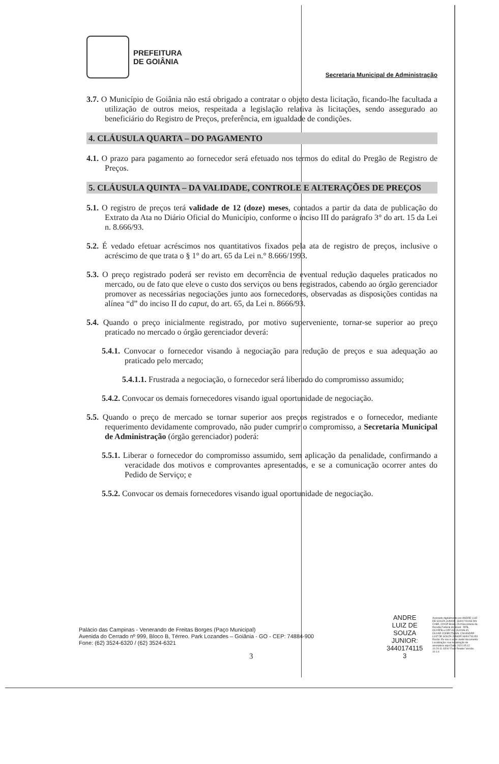PREFEITURA
DE GOIÂNIA
Secretaria Municipal de Administração
3.7. O Município de Goiânia não está obrigado a contratar o objeto desta licitação, ficando-lhe facultada a utilização de outros meios, respeitada a legislação relativa às licitações, sendo assegurado ao beneficiário do Registro de Preços, preferência, em igualdade de condições.
4. CLÁUSULA QUARTA – DO PAGAMENTO
4.1. O prazo para pagamento ao fornecedor será efetuado nos termos do edital do Pregão de Registro de Preços.
5. CLÁUSULA QUINTA – DA VALIDADE, CONTROLE E ALTERAÇÕES DE PREÇOS
5.1. O registro de preços terá validade de 12 (doze) meses, contados a partir da data de publicação do Extrato da Ata no Diário Oficial do Município, conforme o inciso III do parágrafo 3° do art. 15 da Lei n. 8.666/93.
5.2. É vedado efetuar acréscimos nos quantitativos fixados pela ata de registro de preços, inclusive o acréscimo de que trata o § 1° do art. 65 da Lei n.° 8.666/1993.
5.3. O preço registrado poderá ser revisto em decorrência de eventual redução daqueles praticados no mercado, ou de fato que eleve o custo dos serviços ou bens registrados, cabendo ao órgão gerenciador promover as necessárias negociações junto aos fornecedores, observadas as disposições contidas na alínea “d” do inciso II do caput, do art. 65, da Lei n. 8666/93.
5.4. Quando o preço inicialmente registrado, por motivo superveniente, tornar-se superior ao preço praticado no mercado o órgão gerenciador deverá:
5.4.1. Convocar o fornecedor visando à negociação para redução de preços e sua adequação ao praticado pelo mercado;
5.4.1.1. Frustrada a negociação, o fornecedor será liberado do compromisso assumido;
5.4.2. Convocar os demais fornecedores visando igual oportunidade de negociação.
5.5. Quando o preço de mercado se tornar superior aos preços registrados e o fornecedor, mediante requerimento devidamente comprovado, não puder cumprir o compromisso, a Secretaria Municipal de Administração (órgão gerenciador) poderá:
5.5.1. Liberar o fornecedor do compromisso assumido, sem aplicação da penalidade, confirmando a veracidade dos motivos e comprovantes apresentados, e se a comunicação ocorrer antes do Pedido de Serviço; e
5.5.2. Convocar os demais fornecedores visando igual oportunidade de negociação.
Palácio das Campinas - Venerando de Freitas Borges (Paço Municipal)
Avenida do Cerrado nº 999, Bloco B, Térreo. Park Lozandes – Goiânia - GO - CEP: 74884-900
Fone: (62) 3524-6320 / (62) 3524-6321
3
ANDRE
LUIZ DE
SOUZA
JUNIOR:
3440174115
3
Assinado digitalmente por ANDRE LUIZ DE SOUZA JUNIOR: 34401741153 DN: C=BR, O=ICP-Brasil, OU=Secretaria da Receita Federal do Brasil - RFB, OU=RFB e-CPF A3, OU=VALID, OU=AR CONECTSIGN, CN=ANDRE LUIZ DE SOUZA JUNIOR:34401741153 Razão: Eu sou o autor deste documento Localização: sua localização de assinatura aqui Data: 2021.05.12 10:24:11-03'00' Foxit Reader Versão: 10.1.4